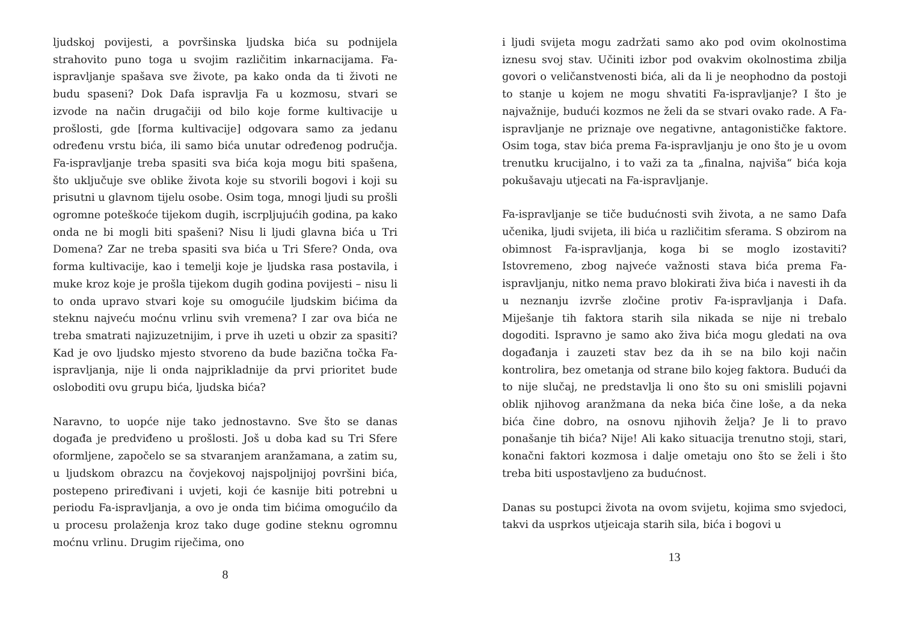ljudskoj povijesti, a površinska ljudska bića su podnijela strahovito puno toga u svojim različitim inkarnacijama. Fa-ispravljanje spašava sve živote, pa kako onda da ti životi ne budu spaseni? Dok Dafa ispravlja Fa u kozmosu, stvari se izvode na način drugačiji od bilo koje forme kultivacije u prošlosti, gde [forma kultivacije] odgovara samo za jedanu određenu vrstu bića, ili samo bića unutar određenog područja. Fa-ispravljanje treba spasiti sva bića koja mogu biti spašena, što uključuje sve oblike života koje su stvorili bogovi i koji su prisutni u glavnom tijelu osobe. Osim toga, mnogi ljudi su prošli ogromne poteškoće tijekom dugih, iscrpljujućih godina, pa kako onda ne bi mogli biti spašeni? Nisu li ljudi glavna bića u Tri Domena? Zar ne treba spasiti sva bića u Tri Sfere? Onda, ova forma kultivacije, kao i temelji koje je ljudska rasa postavila, i muke kroz koje je prošla tijekom dugih godina povijesti – nisu li to onda upravo stvari koje su omogućile ljudskim bićima da steknu najveću moćnu vrlinu svih vremena? I zar ova bića ne treba smatrati najizuzetnijim, i prve ih uzeti u obzir za spasiti? Kad je ovo ljudsko mjesto stvoreno da bude bazična točka Fa- ispravljanja, nije li onda najprikladnije da prvi prioritet bude osloboditi ovu grupu bića, ljudska bića?
Naravno, to uopće nije tako jednostavno. Sve što se danas događa je predviđeno u prošlosti. Još u doba kad su Tri Sfere oformljene, započelo se sa stvaranjem aranžamana, a zatim su, u ljudskom obrazcu na čovjekovoj najspoljnijoj površini bića, postepeno priređivani i uvjeti, koji će kasnije biti potrebni u periodu Fa-ispravljanja, a ovo je onda tim bićima omogućilo da u procesu prolaženja kroz tako duge godine steknu ogromnu moćnu vrlinu. Drugim riječima, ono
8
i ljudi svijeta mogu zadržati samo ako pod ovim okolnostima iznesu svoj stav. Učiniti izbor pod ovakvim okolnostima zbilja govori o veličanstvenosti bića, ali da li je neophodno da postoji to stanje u kojem ne mogu shvatiti Fa-ispravljanje? I što je najvažnije, budući kozmos ne želi da se stvari ovako rade. A Fa-ispravljanje ne priznaje ove negativne, antagonističke faktore. Osim toga, stav bića prema Fa-ispravljanju je ono što je u ovom trenutku krucijalno, i to važi za ta „finalna, najviša“ bića koja pokušavaju utjecati na Fa-ispravljanje.
Fa-ispravljanje se tiče budućnosti svih života, a ne samo Dafa učenika, ljudi svijeta, ili bića u različitim sferama. S obzirom na obimnost Fa-ispravljanja, koga bi se moglo izostaviti? Istovremeno, zbog najveće važnosti stava bića prema Fa-ispravljanju, nitko nema pravo blokirati živa bića i navesti ih da u neznanju izvrše zločine protiv Fa-ispravljanja i Dafa. Miješanje tih faktora starih sila nikada se nije ni trebalo dogoditi. Ispravno je samo ako živa bića mogu gledati na ova događanja i zauzeti stav bez da ih se na bilo koji način kontrolira, bez ometanja od strane bilo kojeg faktora. Budući da to nije slučaj, ne predstavlja li ono što su oni smislili pojavni oblik njihovog aranžmana da neka bića čine loše, a da neka bića čine dobro, na osnovu njihovih želja? Je li to pravo ponašanje tih bića? Nije! Ali kako situacija trenutno stoji, stari, konačni faktori kozmosa i dalje ometaju ono što se želi i što treba biti uspostavljeno za budućnost.
Danas su postupci života na ovom svijetu, kojima smo svjedoci, takvi da usprkos utjeicaja starih sila, bića i bogovi u
13